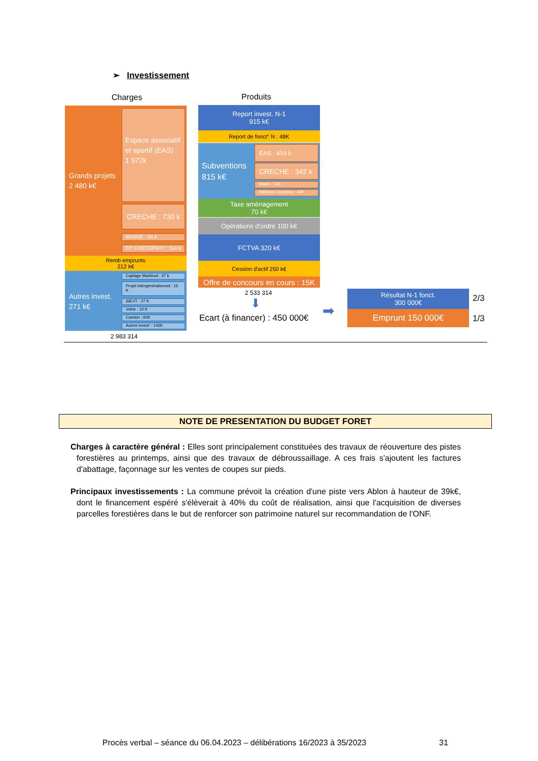➢ Investissement
Charges Produits
Grands projets
2 480 k€
Espace associatif et sportif (EAS) : 1 572k
CRECHE : 730 k
MAIRIE : 64 k
EP CHESSENAY : 114 k
Remb emprunts
212 k€
Autres invest.
271 k€
Captage Martinod : 37 k
Projet Intergénérationnel : 15 K
SIEVT : 27 K
Voirie : 10 K
Camion : 60K
Autres invest' : 142K
2 983 314
Report invest. N-1
915 k€
Report de fonct° N : 48K
Subventions
815 k€
EAS : 419 k
CRECHE : 342 k
Mairie : 10K
Bâtiment Jeunesse : 44K
Taxe aménagement
70 k€
Opérations d'ordre 100 k€
FCTVA 320 k€
Cession d'actif 250 k€
Offre de concours en cours : 15K
2 533 314
⬇
Ecart (à financer) : 450 000€ ➡
Résultat N-1 fonct.
300 000€
Emprunt 150 000€
2/3
1/3
NOTE DE PRESENTATION DU BUDGET FORET
Charges à caractère général : Elles sont principalement constituées des travaux de réouverture des pistes forestières au printemps, ainsi que des travaux de débroussaillage. A ces frais s'ajoutent les factures d'abattage, façonnage sur les ventes de coupes sur pieds.
Principaux investissements : La commune prévoit la création d'une piste vers Ablon à hauteur de 39k€, dont le financement espéré s'élèverait à 40% du coût de réalisation, ainsi que l'acquisition de diverses parcelles forestières dans le but de renforcer son patrimoine naturel sur recommandation de l'ONF.
Procès verbal – séance du 06.04.2023 – délibérations 16/2023 à 35/2023
31